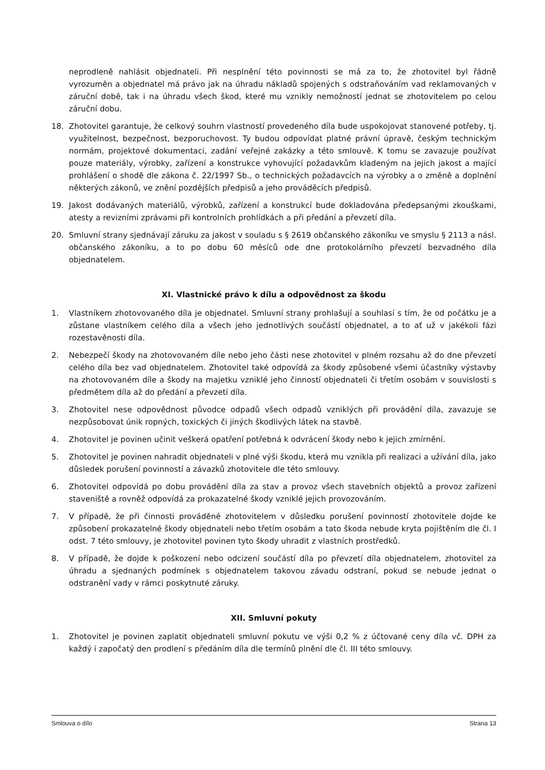neprodleně nahlásit objednateli. Při nesplnění této povinnosti se má za to, že zhotovitel byl řádně vyrozuměn a objednatel má právo jak na úhradu nákladů spojených s odstraňováním vad reklamovaných v záruční době, tak i na úhradu všech škod, které mu vznikly nemožností jednat se zhotovitelem po celou záruční dobu.
18. Zhotovitel garantuje, že celkový souhrn vlastností provedeného díla bude uspokojovat stanovené potřeby, tj. využitelnost, bezpečnost, bezporuchovost. Ty budou odpovídat platné právní úpravě, českým technickým normám, projektové dokumentaci, zadání veřejné zakázky a této smlouvě. K tomu se zavazuje používat pouze materiály, výrobky, zařízení a konstrukce vyhovující požadavkům kladeným na jejich jakost a mající prohlášení o shodě dle zákona č. 22/1997 Sb., o technických požadavcích na výrobky a o změně a doplnění některých zákonů, ve znění pozdějších předpisů a jeho prováděcích předpisů.
19. Jakost dodávaných materiálů, výrobků, zařízení a konstrukcí bude dokladována předepsanými zkouškami, atesty a revizními zprávami při kontrolních prohlídkách a při předání a převzetí díla.
20. Smluvní strany sjednávají záruku za jakost v souladu s § 2619 občanského zákoníku ve smyslu § 2113 a násl. občanského zákoníku, a to po dobu 60 měsíců ode dne protokolárního převzetí bezvadného díla objednatelem.
XI. Vlastnické právo k dílu a odpovědnost za škodu
1. Vlastníkem zhotovovaného díla je objednatel. Smluvní strany prohlašují a souhlasí s tím, že od počátku je a zůstane vlastníkem celého díla a všech jeho jednotlivých součástí objednatel, a to ať už v jakékoli fázi rozestavěnosti díla.
2. Nebezpečí škody na zhotovovaném díle nebo jeho části nese zhotovitel v plném rozsahu až do dne převzetí celého díla bez vad objednatelem. Zhotovitel také odpovídá za škody způsobené všemi účastníky výstavby na zhotovovaném díle a škody na majetku vzniklé jeho činností objednateli či třetím osobám v souvislosti s předmětem díla až do předání a převzetí díla.
3. Zhotovitel nese odpovědnost původce odpadů všech odpadů vzniklých při provádění díla, zavazuje se nezpůsobovat únik ropných, toxických či jiných škodlivých látek na stavbě.
4. Zhotovitel je povinen učinit veškerá opatření potřebná k odvrácení škody nebo k jejich zmírnění.
5. Zhotovitel je povinen nahradit objednateli v plné výši škodu, která mu vznikla při realizaci a užívání díla, jako důsledek porušení povinností a závazků zhotovitele dle této smlouvy.
6. Zhotovitel odpovídá po dobu provádění díla za stav a provoz všech stavebních objektů a provoz zařízení staveniště a rovněž odpovídá za prokazatelné škody vzniklé jejich provozováním.
7. V případě, že při činnosti prováděné zhotovitelem v důsledku porušení povinností zhotovitele dojde ke způsobení prokazatelné škody objednateli nebo třetím osobám a tato škoda nebude kryta pojištěním dle čl. I odst. 7 této smlouvy, je zhotovitel povinen tyto škody uhradit z vlastních prostředků.
8. V případě, že dojde k poškození nebo odcizení součástí díla po převzetí díla objednatelem, zhotovitel za úhradu a sjednaných podmínek s objednatelem takovou závadu odstraní, pokud se nebude jednat o odstranění vady v rámci poskytnuté záruky.
XII. Smluvní pokuty
1. Zhotovitel je povinen zaplatit objednateli smluvní pokutu ve výši 0,2 % z účtované ceny díla vč. DPH za každý i započatý den prodlení s předáním díla dle termínů plnění dle čl. III této smlouvy.
Smlouva o dílo Strana 13